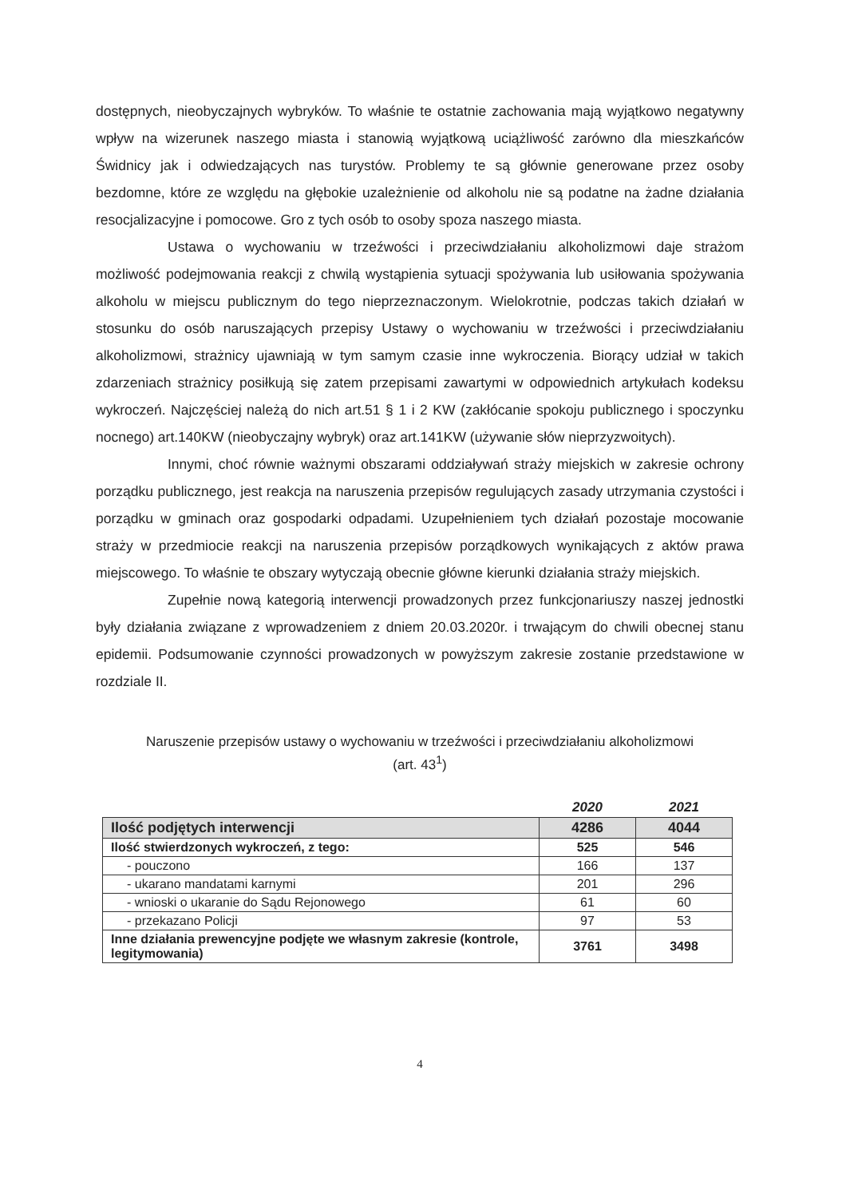dostępnych, nieobyczajnych wybryków. To właśnie te ostatnie zachowania mają wyjątkowo negatywny wpływ na wizerunek naszego miasta i stanowią wyjątkową uciążliwość zarówno dla mieszkańców Świdnicy jak i odwiedzających nas turystów. Problemy te są głównie generowane przez osoby bezdomne, które ze względu na głębokie uzależnienie od alkoholu nie są podatne na żadne działania resocjalizacyjne i pomocowe. Gro z tych osób to osoby spoza naszego miasta.
Ustawa o wychowaniu w trzeźwości i przeciwdziałaniu alkoholizmowi daje strażom możliwość podejmowania reakcji z chwilą wystąpienia sytuacji spożywania lub usiłowania spożywania alkoholu w miejscu publicznym do tego nieprzeznaczonym. Wielokrotnie, podczas takich działań w stosunku do osób naruszających przepisy Ustawy o wychowaniu w trzeźwości i przeciwdziałaniu alkoholizmowi, strażnicy ujawniają w tym samym czasie inne wykroczenia. Biorący udział w takich zdarzeniach strażnicy posiłkują się zatem przepisami zawartymi w odpowiednich artykułach kodeksu wykroczeń. Najczęściej należą do nich art.51 § 1 i 2 KW (zakłócanie spokoju publicznego i spoczynku nocnego) art.140KW (nieobyczajny wybryk) oraz art.141KW (używanie słów nieprzyzwoitych).
Innymi, choć równie ważnymi obszarami oddziaływań straży miejskich w zakresie ochrony porządku publicznego, jest reakcja na naruszenia przepisów regulujących zasady utrzymania czystości i porządku w gminach oraz gospodarki odpadami. Uzupełnieniem tych działań pozostaje mocowanie straży w przedmiocie reakcji na naruszenia przepisów porządkowych wynikających z aktów prawa miejscowego. To właśnie te obszary wytyczają obecnie główne kierunki działania straży miejskich.
Zupełnie nową kategorią interwencji prowadzonych przez funkcjonariuszy naszej jednostki były działania związane z wprowadzeniem z dniem 20.03.2020r. i trwającym do chwili obecnej stanu epidemii. Podsumowanie czynności prowadzonych w powyższym zakresie zostanie przedstawione w rozdziale II.
Naruszenie przepisów ustawy o wychowaniu w trzeźwości i przeciwdziałaniu alkoholizmowi
(art. 43<sup>1</sup>)
| | 2020 | 2021 |
| --- | --- | --- |
| Ilość podjętych interwencji | 4286 | 4044 |
| Ilość stwierdzonych wykroczeń, z tego: | 525 | 546 |
| - pouczono | 166 | 137 |
| - ukarano mandatami karnymi | 201 | 296 |
| - wnioski o ukaranie do Sądu Rejonowego | 61 | 60 |
| - przekazano Policji | 97 | 53 |
| Inne działania prewencyjne podjęte we własnym zakresie (kontrole, legitymowania) | 3761 | 3498 |
4